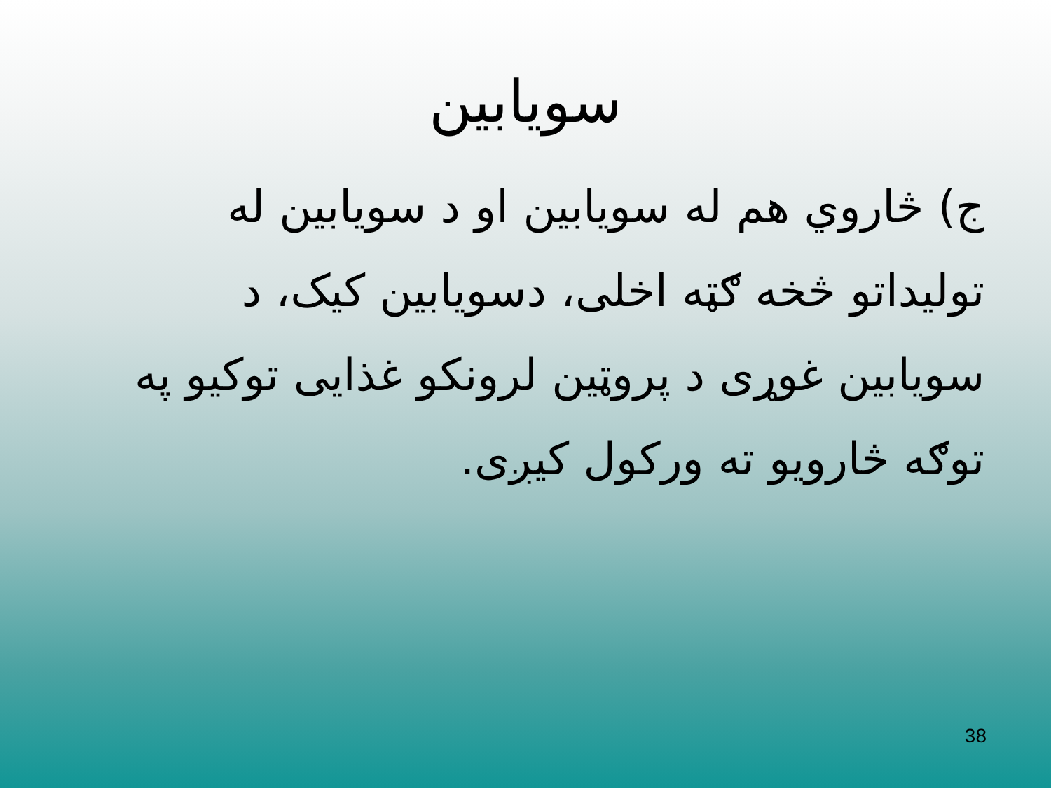سویابین
ج) څاروي هم له سویابین او د سویابین له تولیداتو څخه ګټه اخلی، دسویابین کیک، د سویابین غوړی د پروټین لرونکو غذایی توکیو په توګه څارویو ته ورکول کیږی.
38